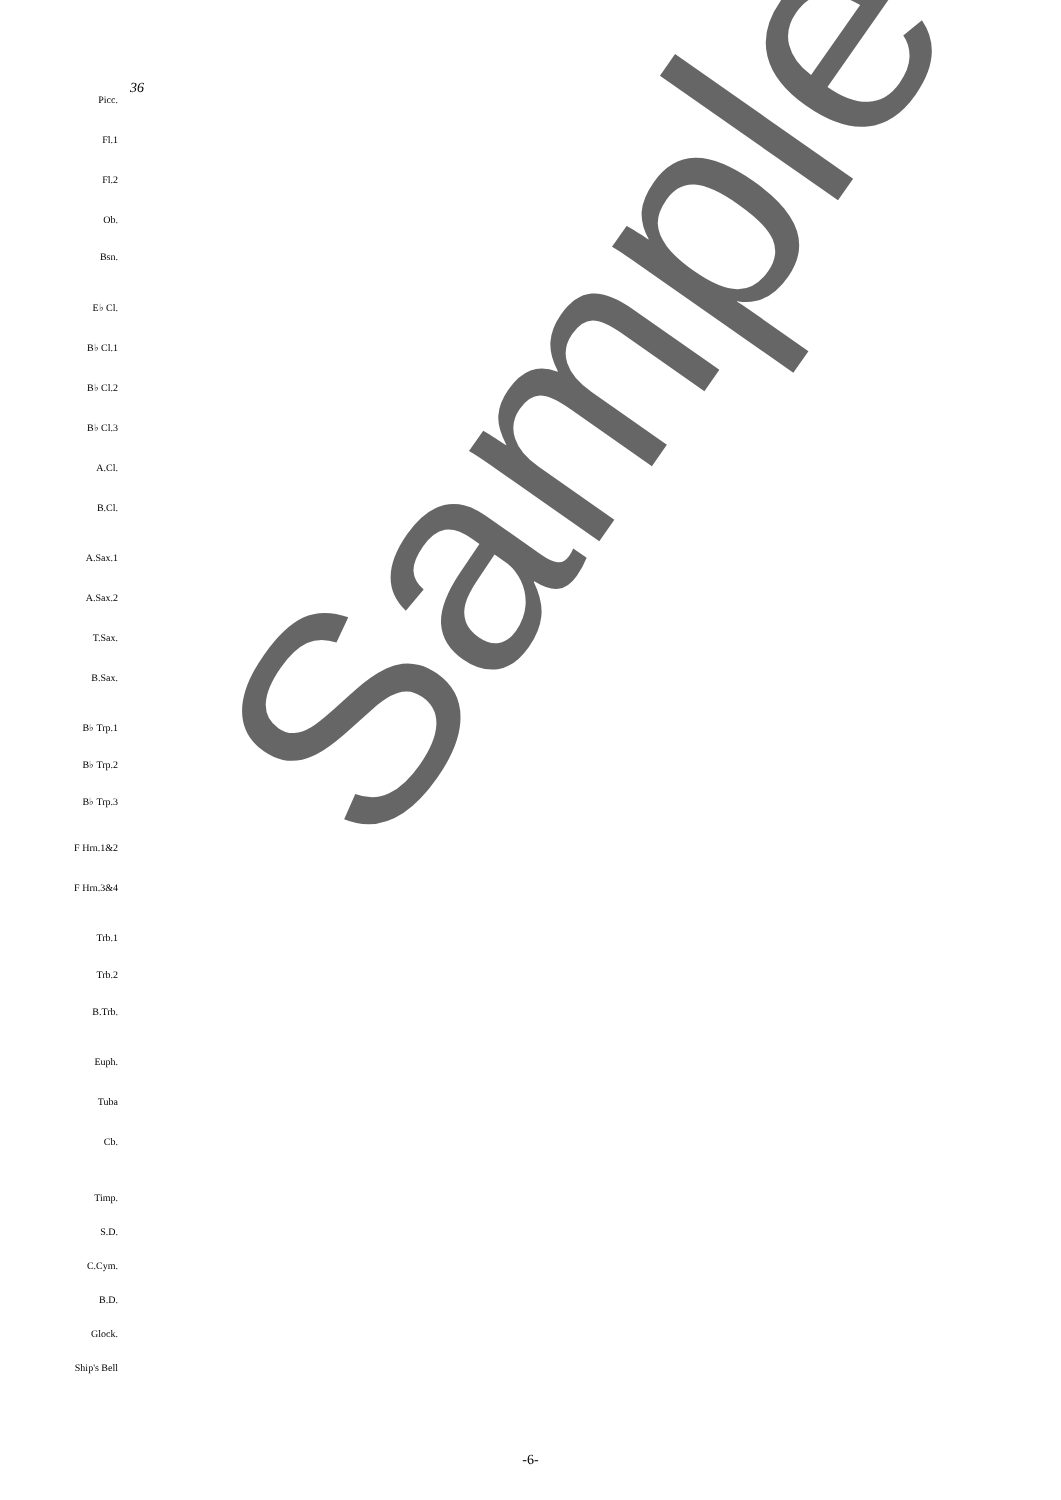36
Picc.
Fl.1
Fl.2
Ob.
Bsn.
E♭ Cl.
B♭ Cl.1
B♭ Cl.2
B♭ Cl.3
A.Cl.
B.Cl.
A.Sax.1
A.Sax.2
T.Sax.
B.Sax.
B♭ Trp.1
B♭ Trp.2
B♭ Trp.3
F Hrn.1&2
F Hrn.3&4
Trb.1
Trb.2
B.Trb.
Euph.
Tuba
Cb.
Timp.
S.D.
C.Cym.
B.D.
Glock.
Ship's Bell
Sample
-6-